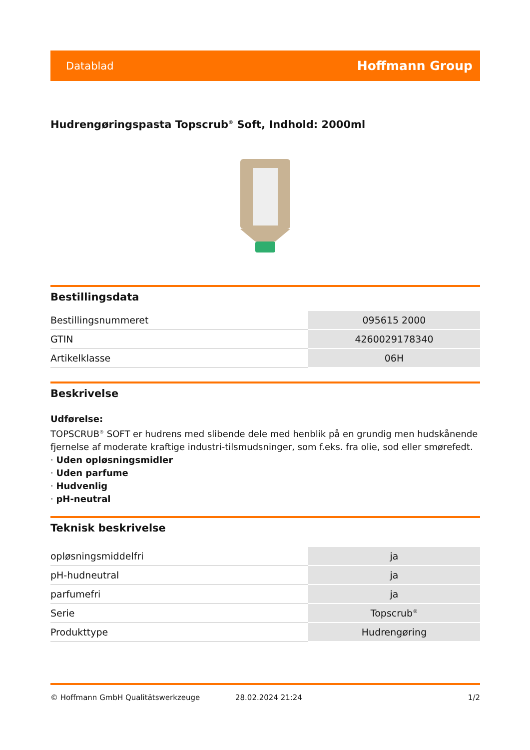Datablad Hoffmann Group
Hudrengøringspasta Topscrub<sup>®</sup> Soft, Indhold: 2000ml
Bestillingsdata
| Bestillingsnummeret | 095615 2000 |
| GTIN | 4260029178340 |
| Artikelklasse | 06H |
Beskrivelse
Udførelse:
TOPSCRUB<sup>®</sup> SOFT er hudrens med slibende dele med henblik på en grundig men hudskånende fjernelse af moderate kraftige industri-tilsmudsninger, som f.eks. fra olie, sod eller smørefedt.
· Uden opløsningsmidler
· Uden parfume
· Hudvenlig
· pH-neutral
Teknisk beskrivelse
| opløsningsmiddelfri | ja |
| pH-hudneutral | ja |
| parfumefri | ja |
| Serie | Topscrub<sup>®</sup> |
| Produkttype | Hudrengøring |
© Hoffmann GmbH Qualitätswerkzeuge 28.02.2024 21:24 1/2